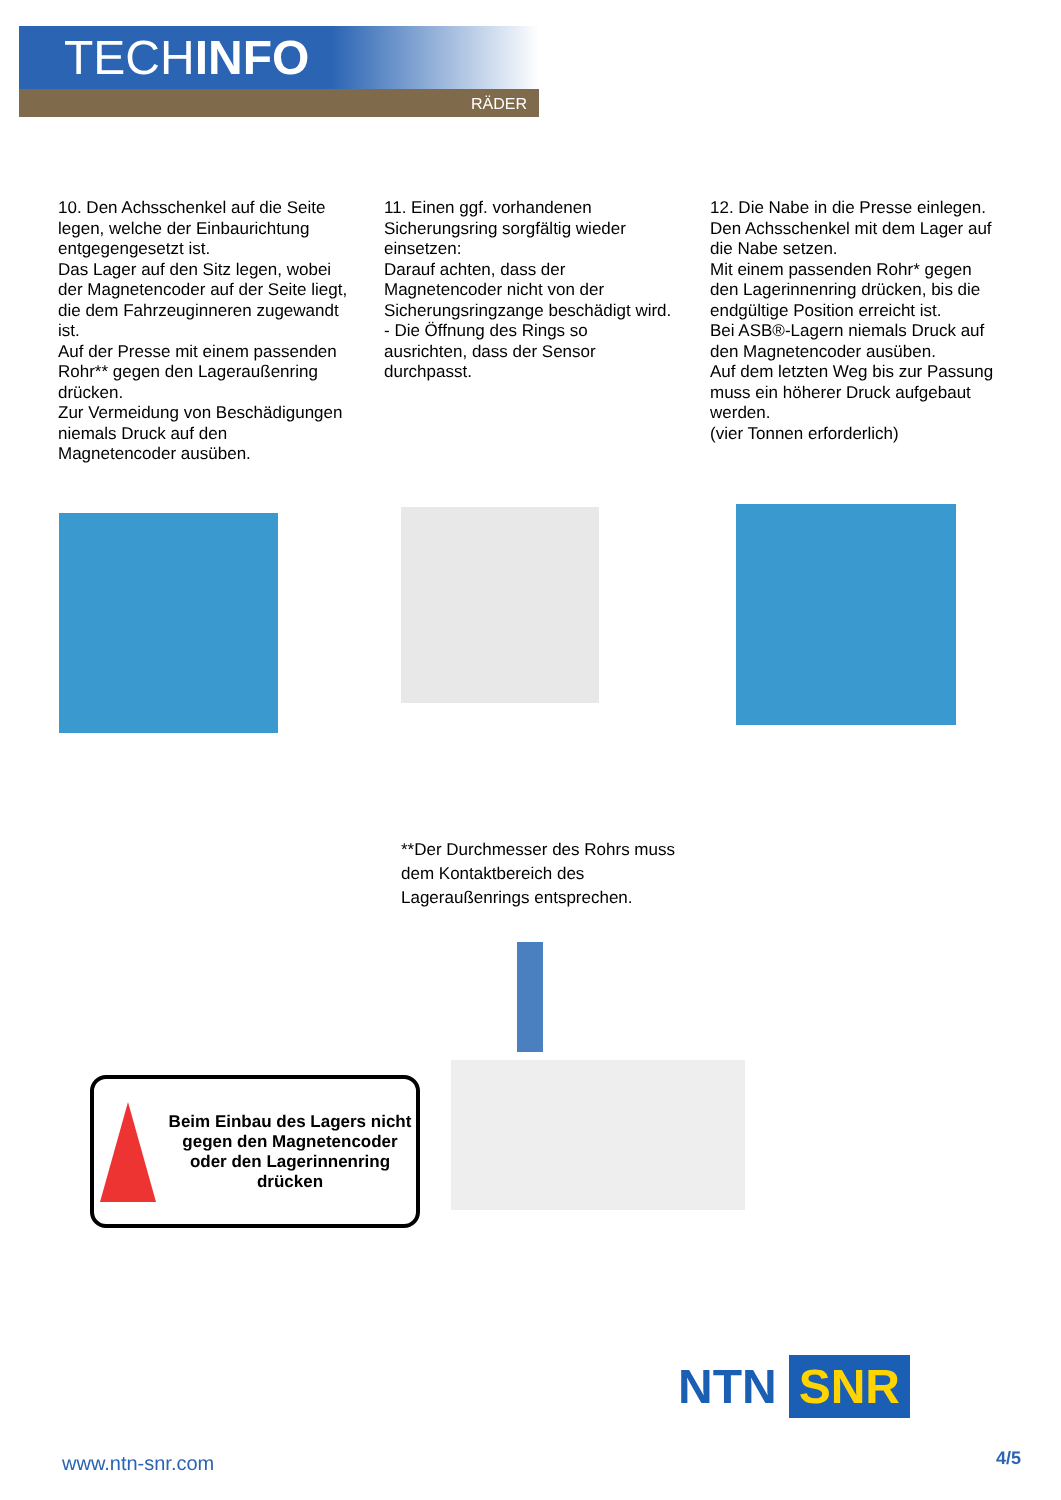TECHINFO
RÄDER
10. Den Achsschenkel auf die Seite legen, welche der Einbaurichtung entgegengesetzt ist.
Das Lager auf den Sitz legen, wobei der Magnetencoder auf der Seite liegt, die dem Fahrzeuginneren zugewandt ist.
Auf der Presse mit einem passenden Rohr** gegen den Lageraußenring drücken.
Zur Vermeidung von Beschädigungen niemals Druck auf den Magnetencoder ausüben.
11. Einen ggf. vorhandenen Sicherungsring sorgfältig wieder einsetzen:
Darauf achten, dass der Magnetencoder nicht von der Sicherungsringzange beschädigt wird.
- Die Öffnung des Rings so ausrichten, dass der Sensor durchpasst.
12. Die Nabe in die Presse einlegen. Den Achsschenkel mit dem Lager auf die Nabe setzen.
Mit einem passenden Rohr* gegen den Lagerinnenring drücken, bis die endgültige Position erreicht ist.
Bei ASB®-Lagern niemals Druck auf den Magnetencoder ausüben.
Auf dem letzten Weg bis zur Passung muss ein höherer Druck aufgebaut werden.
(vier Tonnen erforderlich)
**Der Durchmesser des Rohrs muss
dem Kontaktbereich des
Lageraußenrings entsprechen.
Beim Einbau des Lagers nicht gegen den Magnetencoder oder den Lagerinnenring drücken
NTN SNR
www.ntn-snr.com 4/5